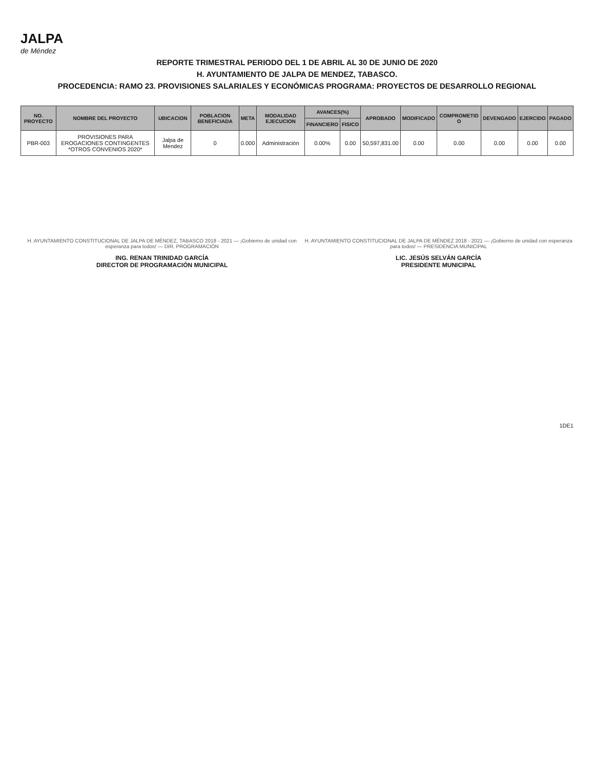JALPA
de Méndez
REPORTE TRIMESTRAL PERIODO DEL 1 DE ABRIL AL 30 DE JUNIO DE 2020
H. AYUNTAMIENTO DE JALPA DE MENDEZ, TABASCO.
PROCEDENCIA: RAMO 23. PROVISIONES SALARIALES Y ECONÓMICAS PROGRAMA: PROYECTOS DE DESARROLLO REGIONAL
| NO. PROYECTO | NOMBRE DEL PROYECTO | UBICACION | POBLACION BENEFICIADA | META | MODALIDAD EJECUCION | AVANCES(%) | | APROBADO | MODIFICADO | COMPROMETID O | DEVENGADO | EJERCIDO | PAGADO |
| --- | --- | --- | --- | --- | --- | --- | --- | --- | --- | --- | --- | --- | --- |
| | | | | | | FINANCIERO | FISICO | | | | | | |
| PBR-003 | PROVISIONES PARA EROGACIONES CONTINGENTES *OTROS CONVENIOS 2020* | Jalpa de Mendez | 0 | 0.000 | Administración | 0.00% | 0.00 | 50,597,831.00 | 0.00 | 0.00 | 0.00 | 0.00 | 0.00 |
H. AYUNTAMIENTO CONSTITUCIONAL DE JALPA DE MÉNDEZ, TABASCO 2018 - 2021 — ¡Gobierno de unidad con esperanza para todos! — DIR. PROGRAMACIÓN
ING. RENAN TRINIDAD GARCÍA
DIRECTOR DE PROGRAMACIÓN MUNICIPAL
H. AYUNTAMIENTO CONSTITUCIONAL DE JALPA DE MÉNDEZ 2018 - 2021 — ¡Gobierno de unidad con esperanza para todos! — PRESIDENCIA MUNICIPAL
LIC. JESÚS SELVÁN GARCÍA
PRESIDENTE MUNICIPAL
1DE1